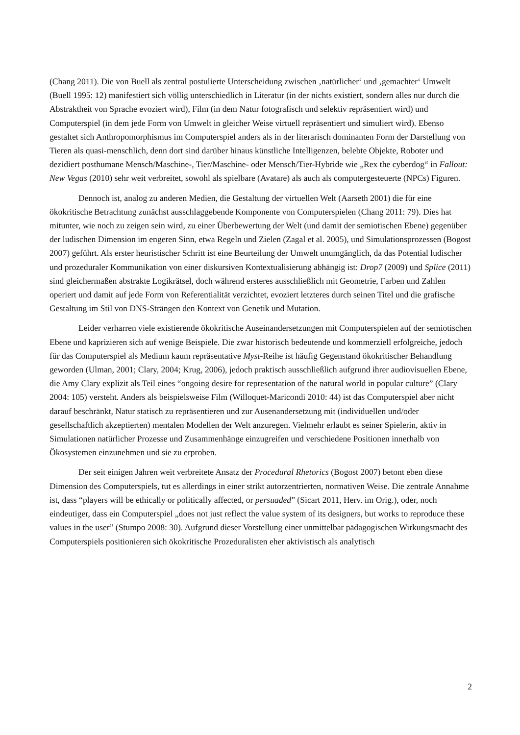(Chang 2011). Die von Buell als zentral postulierte Unterscheidung zwischen ‚natürlicher‘ und ‚gemachter‘ Umwelt (Buell 1995: 12) manifestiert sich völlig unterschiedlich in Literatur (in der nichts existiert, sondern alles nur durch die Abstraktheit von Sprache evoziert wird), Film (in dem Natur fotografisch und selektiv repräsentiert wird) und Computerspiel (in dem jede Form von Umwelt in gleicher Weise virtuell repräsentiert und simuliert wird). Ebenso gestaltet sich Anthropomorphismus im Computerspiel anders als in der literarisch dominanten Form der Darstellung von Tieren als quasi-menschlich, denn dort sind darüber hinaus künstliche Intelligenzen, belebte Objekte, Roboter und dezidiert posthumane Mensch/Maschine-, Tier/Maschine- oder Mensch/Tier-Hybride wie „Rex the cyberdog“ in Fallout: New Vegas (2010) sehr weit verbreitet, sowohl als spielbare (Avatare) als auch als computergesteuerte (NPCs) Figuren.
Dennoch ist, analog zu anderen Medien, die Gestaltung der virtuellen Welt (Aarseth 2001) die für eine ökokritische Betrachtung zunächst ausschlaggebende Komponente von Computerspielen (Chang 2011: 79). Dies hat mitunter, wie noch zu zeigen sein wird, zu einer Überbewertung der Welt (und damit der semiotischen Ebene) gegenüber der ludischen Dimension im engeren Sinn, etwa Regeln und Zielen (Zagal et al. 2005), und Simulationsprozessen (Bogost 2007) geführt. Als erster heuristischer Schritt ist eine Beurteilung der Umwelt unumgänglich, da das Potential ludischer und prozeduraler Kommunikation von einer diskursiven Kontextualisierung abhängig ist: Drop7 (2009) und Splice (2011) sind gleichermaßen abstrakte Logikrätsel, doch während ersteres ausschließlich mit Geometrie, Farben und Zahlen operiert und damit auf jede Form von Referentialität verzichtet, evoziert letzteres durch seinen Titel und die grafische Gestaltung im Stil von DNS-Strängen den Kontext von Genetik und Mutation.
Leider verharren viele existierende ökokritische Auseinandersetzungen mit Computerspielen auf der semiotischen Ebene und kaprizieren sich auf wenige Beispiele. Die zwar historisch bedeutende und kommerziell erfolgreiche, jedoch für das Computerspiel als Medium kaum repräsentative Myst-Reihe ist häufig Gegenstand ökokritischer Behandlung geworden (Ulman, 2001; Clary, 2004; Krug, 2006), jedoch praktisch ausschließlich aufgrund ihrer audiovisuellen Ebene, die Amy Clary explizit als Teil eines “ongoing desire for representation of the natural world in popular culture” (Clary 2004: 105) versteht. Anders als beispielsweise Film (Willoquet-Maricondi 2010: 44) ist das Computerspiel aber nicht darauf beschränkt, Natur statisch zu repräsentieren und zur Ausenandersetzung mit (individuellen und/oder gesellschaftlich akzeptierten) mentalen Modellen der Welt anzuregen. Vielmehr erlaubt es seiner Spielerin, aktiv in Simulationen natürlicher Prozesse und Zusammenhänge einzugreifen und verschiedene Positionen innerhalb von Ökosystemen einzunehmen und sie zu erproben.
Der seit einigen Jahren weit verbreitete Ansatz der Procedural Rhetorics (Bogost 2007) betont eben diese Dimension des Computerspiels, tut es allerdings in einer strikt autorzentrierten, normativen Weise. Die zentrale Annahme ist, dass “players will be ethically or politically affected, or persuaded” (Sicart 2011, Herv. im Orig.), oder, noch eindeutiger, dass ein Computerspiel „does not just reflect the value system of its designers, but works to reproduce these values in the user” (Stumpo 2008: 30). Aufgrund dieser Vorstellung einer unmittelbar pädagogischen Wirkungsmacht des Computerspiels positionieren sich ökokritische Prozeduralisten eher aktivistisch als analytisch
2